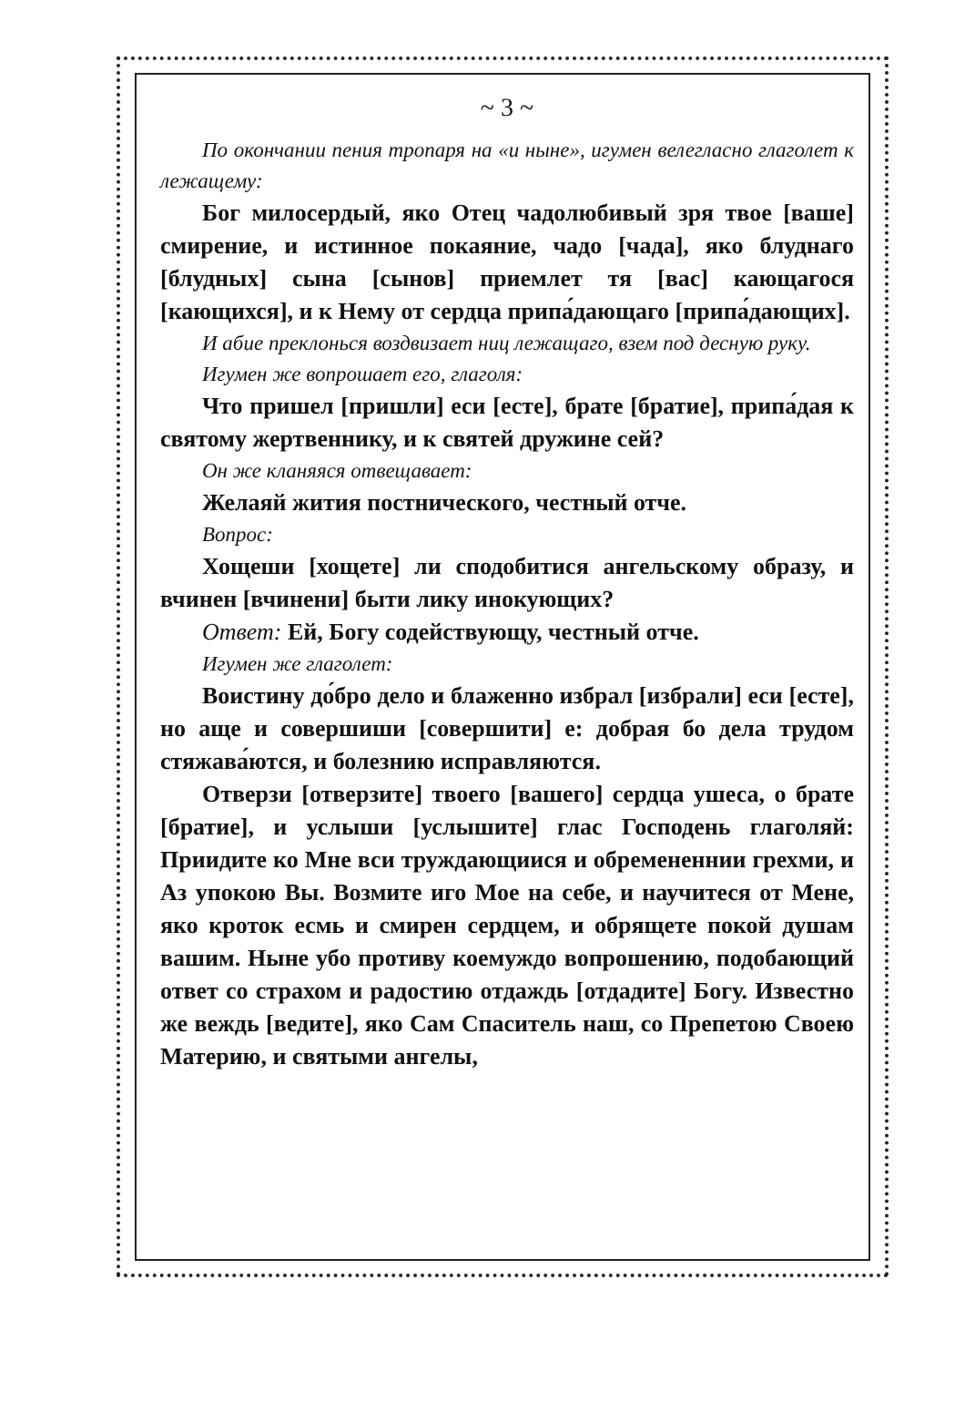~ 3 ~
По окончании пения тропаря на «и ныне», игумен велегласно глаголет к лежащему:
Бог милосердый, яко Отец чадолюбивый зря твое [ваше] смирение, и истинное покаяние, чадо [чада], яко блуднаго [блудных] сына [сынов] приемлет тя [вас] кающагося [кающихся], и к Нему от сердца припа́дающаго [припа́дающих].
И абие преклонься воздвизает ниц лежащаго, взем под десную руку.
Игумен же вопрошает его, глаголя:
Что пришел [пришли] еси [есте], брате [братие], припа́дая к святому жертвеннику, и к святей дружине сей?
Он же кланяяся отвещавает:
Желаяй жития постнического, честный отче.
Вопрос:
Хощеши [хощете] ли сподобитися ангельскому образу, и вчинен [вчинени] быти лику инокующих?
Ответ: Ей, Богу содействующу, честный отче.
Игумен же глаголет:
Воистину до́бро дело и блаженно избрал [избрали] еси [есте], но аще и совершиши [совершити] е: добрая бо дела трудом стяжава́ются, и болезнию исправляются.
Отверзи [отверзите] твоего [вашего] сердца ушеса, о брате [братие], и услыши [услышите] глас Господень глаголяй: Приидите ко Мне вси труждающиися и обремененнии грехми, и Аз упокою Вы. Возмите иго Мое на себе, и научитеся от Мене, яко кроток есмь и смирен сердцем, и обрящете покой душам вашим. Ныне убо противу коемуждо вопрошению, подобающий ответ со страхом и радостию отдаждь [отдадите] Богу. Известно же веждь [ведите], яко Сам Спаситель наш, со Препетою Своею Материю, и святыми ангелы,